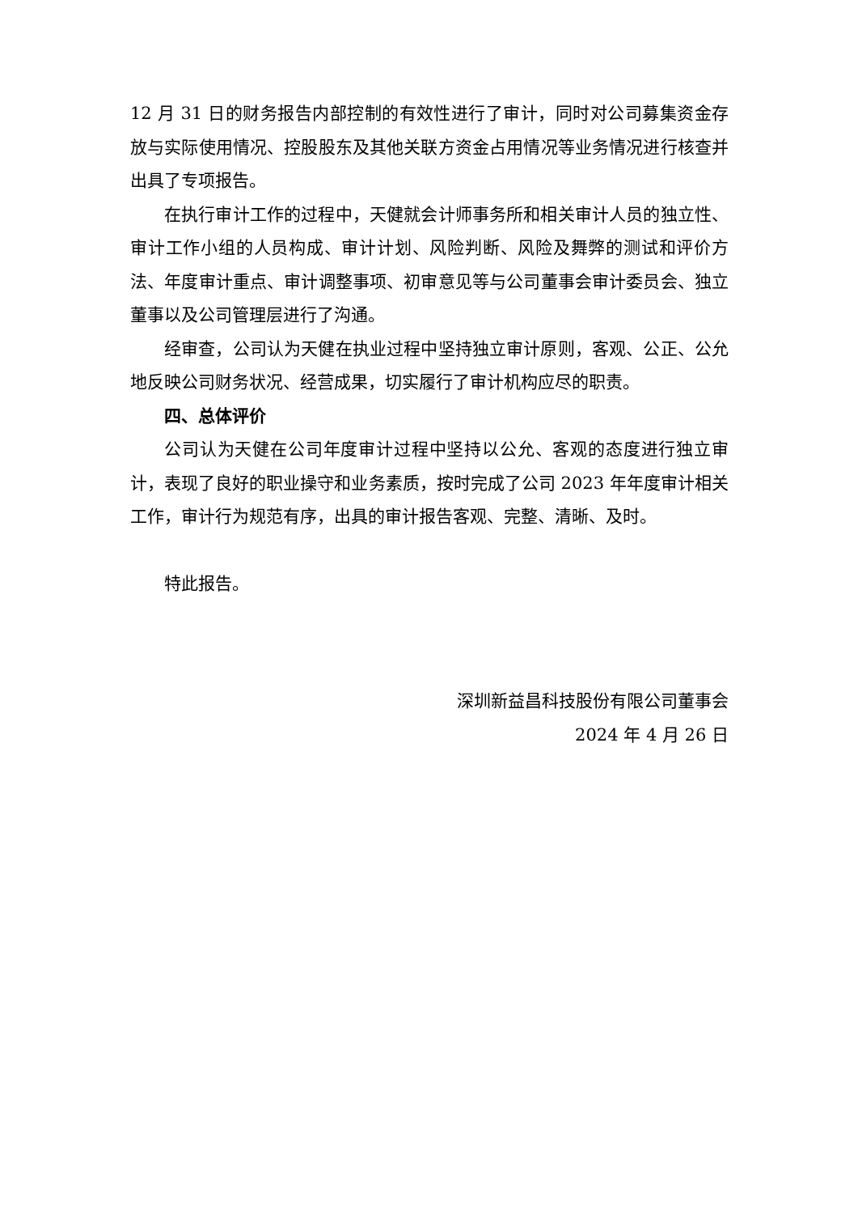12 月 31 日的财务报告内部控制的有效性进行了审计，同时对公司募集资金存放与实际使用情况、控股股东及其他关联方资金占用情况等业务情况进行核查并出具了专项报告。
在执行审计工作的过程中，天健就会计师事务所和相关审计人员的独立性、审计工作小组的人员构成、审计计划、风险判断、风险及舞弊的测试和评价方法、年度审计重点、审计调整事项、初审意见等与公司董事会审计委员会、独立董事以及公司管理层进行了沟通。
经审查，公司认为天健在执业过程中坚持独立审计原则，客观、公正、公允地反映公司财务状况、经营成果，切实履行了审计机构应尽的职责。
四、总体评价
公司认为天健在公司年度审计过程中坚持以公允、客观的态度进行独立审计，表现了良好的职业操守和业务素质，按时完成了公司 2023 年年度审计相关工作，审计行为规范有序，出具的审计报告客观、完整、清晰、及时。
特此报告。
深圳新益昌科技股份有限公司董事会
2024 年 4 月 26 日